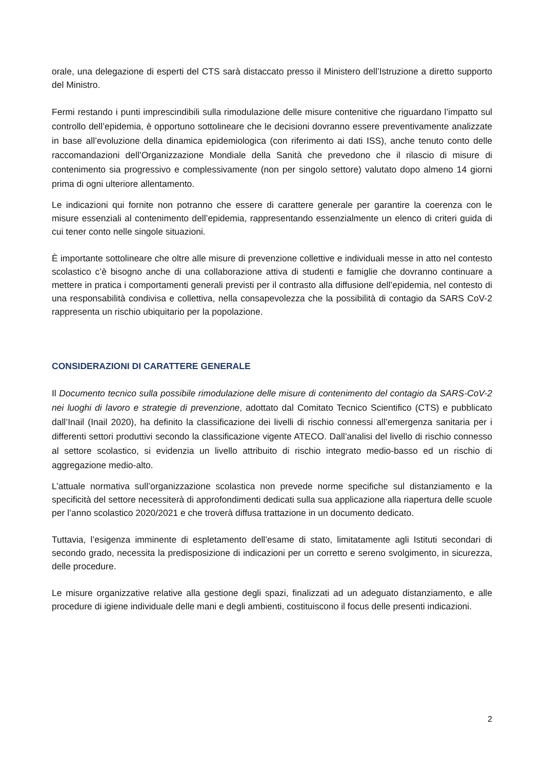orale, una delegazione di esperti del CTS sarà distaccato presso il Ministero dell’Istruzione a diretto supporto del Ministro.
Fermi restando i punti imprescindibili sulla rimodulazione delle misure contenitive che riguardano l’impatto sul controllo dell’epidemia, è opportuno sottolineare che le decisioni dovranno essere preventivamente analizzate in base all’evoluzione della dinamica epidemiologica (con riferimento ai dati ISS), anche tenuto conto delle raccomandazioni dell’Organizzazione Mondiale della Sanità che prevedono che il rilascio di misure di contenimento sia progressivo e complessivamente (non per singolo settore) valutato dopo almeno 14 giorni prima di ogni ulteriore allentamento.
Le indicazioni qui fornite non potranno che essere di carattere generale per garantire la coerenza con le misure essenziali al contenimento dell’epidemia, rappresentando essenzialmente un elenco di criteri guida di cui tener conto nelle singole situazioni.
È importante sottolineare che oltre alle misure di prevenzione collettive e individuali messe in atto nel contesto scolastico c’è bisogno anche di una collaborazione attiva di studenti e famiglie che dovranno continuare a mettere in pratica i comportamenti generali previsti per il contrasto alla diffusione dell’epidemia, nel contesto di una responsabilità condivisa e collettiva, nella consapevolezza che la possibilità di contagio da SARS CoV-2 rappresenta un rischio ubiquitario per la popolazione.
CONSIDERAZIONI DI CARATTERE GENERALE
Il Documento tecnico sulla possibile rimodulazione delle misure di contenimento del contagio da SARS-CoV-2 nei luoghi di lavoro e strategie di prevenzione, adottato dal Comitato Tecnico Scientifico (CTS) e pubblicato dall’Inail (Inail 2020), ha definito la classificazione dei livelli di rischio connessi all’emergenza sanitaria per i differenti settori produttivi secondo la classificazione vigente ATECO. Dall’analisi del livello di rischio connesso al settore scolastico, si evidenzia un livello attribuito di rischio integrato medio-basso ed un rischio di aggregazione medio-alto.
L’attuale normativa sull’organizzazione scolastica non prevede norme specifiche sul distanziamento e la specificità del settore necessiterà di approfondimenti dedicati sulla sua applicazione alla riapertura delle scuole per l’anno scolastico 2020/2021 e che troverà diffusa trattazione in un documento dedicato.
Tuttavia, l’esigenza imminente di espletamento dell’esame di stato, limitatamente agli Istituti secondari di secondo grado, necessita la predisposizione di indicazioni per un corretto e sereno svolgimento, in sicurezza, delle procedure.
Le misure organizzative relative alla gestione degli spazi, finalizzati ad un adeguato distanziamento, e alle procedure di igiene individuale delle mani e degli ambienti, costituiscono il focus delle presenti indicazioni.
2